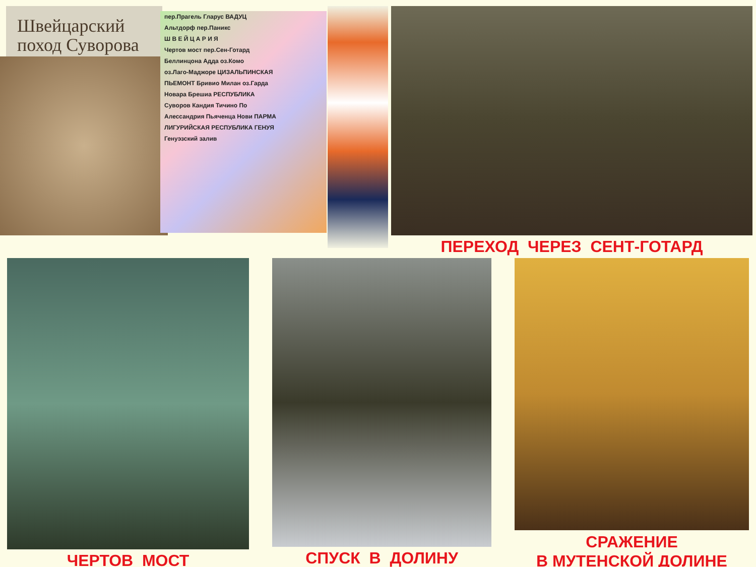Швейцарский
поход Суворова
пер.Прагель Гларус ВАДУЦ
Альтдорф пер.Паникс
Ш В Е Й Ц А Р И Я
Чертов мост пер.Сен-Готард
Беллинцона Адда оз.Комо
оз.Лаго-Маджоре ЦИЗАЛЬПИНСКАЯ
ПЬЕМОНТ Бривио Милан оз.Гарда
Новара Брешиа РЕСПУБЛИКА
Суворов Кандия Тичино По
Алессандрия Пьяченца Нови ПАРМА
ЛИГУРИЙСКАЯ РЕСПУБЛИКА ГЕНУЯ
Генуэзский залив
ПЕРЕХОД ЧЕРЕЗ СЕНТ-ГОТАРД
ЧЕРТОВ МОСТ СПУСК В ДОЛИНУ
СРАЖЕНИЕ
В МУТЕНСКОЙ ДОЛИНЕ